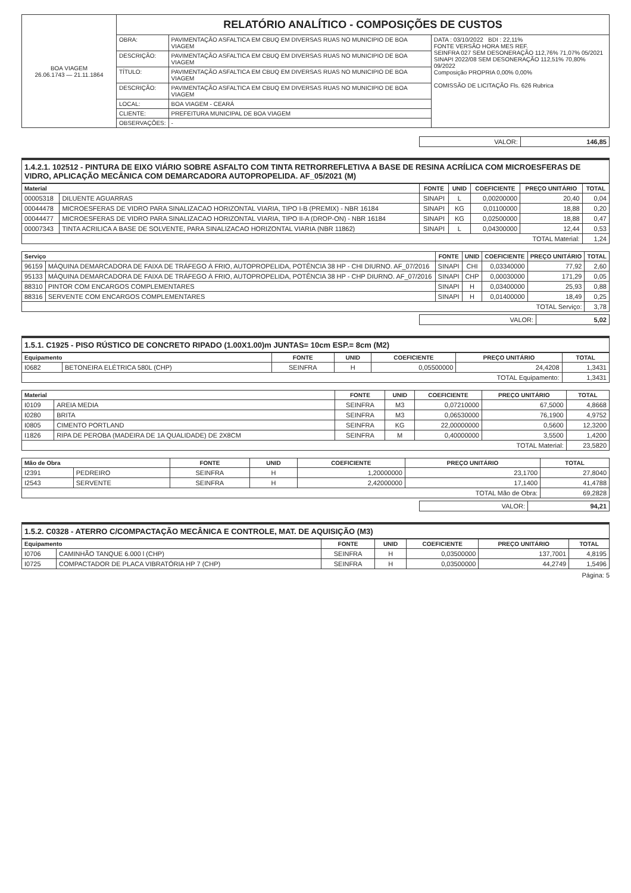| BOA VIAGEM 26.06.1743 — 21.11.1864 | RELATÓRIO ANALÍTICO - COMPOSIÇÕES DE CUSTOS | | |
| | OBRA: | PAVIMENTAÇÃO ASFALTICA EM CBUQ EM DIVERSAS RUAS NO MUNICIPIO DE BOA VIAGEM | DATA : 03/10/2022 BDI : 22,11% FONTE VERSÃO HORA MES REF. SEINFRA 027 SEM DESONERAÇÃO 112,76% 71,07% 05/2021 SINAPI 2022/08 SEM DESONERAÇÃO 112,51% 70,80% 09/2022 Composição PROPRIA 0,00% 0,00% COMISSÃO DE LICITAÇÃO Fls. 626 Rubrica |
| | DESCRIÇÃO: | PAVIMENTAÇÃO ASFALTICA EM CBUQ EM DIVERSAS RUAS NO MUNICIPIO DE BOA VIAGEM | |
| | TÍTULO: | PAVIMENTAÇÃO ASFALTICA EM CBUQ EM DIVERSAS RUAS NO MUNICIPIO DE BOA VIAGEM | |
| | DESCRIÇÃO: | PAVIMENTAÇÃO ASFALTICA EM CBUQ EM DIVERSAS RUAS NO MUNICIPIO DE BOA VIAGEM | |
| | LOCAL: | BOA VIAGEM - CEARÁ | |
| | CLIENTE: | PREFEITURA MUNICIPAL DE BOA VIAGEM | |
| | OBSERVAÇÕES: | - | |
| VALOR: | 146,85 |
1.4.2.1. 102512 - PINTURA DE EIXO VIÁRIO SOBRE ASFALTO COM TINTA RETRORREFLETIVA A BASE DE RESINA ACRÍLICA COM MICROESFERAS DE VIDRO, APLICAÇÃO MECÂNICA COM DEMARCADORA AUTOPROPELIDA. AF_05/2021 (M)
| Material | | FONTE | UNID | COEFICIENTE | PREÇO UNITÁRIO | TOTAL |
| --- | --- | --- | --- | --- | --- | --- |
| 00005318 | DILUENTE AGUARRAS | SINAPI | L | 0,00200000 | 20,40 | 0,04 |
| 00044478 | MICROESFERAS DE VIDRO PARA SINALIZACAO HORIZONTAL VIARIA, TIPO I-B (PREMIX) - NBR 16184 | SINAPI | KG | 0,01100000 | 18,88 | 0,20 |
| 00044477 | MICROESFERAS DE VIDRO PARA SINALIZACAO HORIZONTAL VIARIA, TIPO II-A (DROP-ON) - NBR 16184 | SINAPI | KG | 0,02500000 | 18,88 | 0,47 |
| 00007343 | TINTA ACRILICA A BASE DE SOLVENTE, PARA SINALIZACAO HORIZONTAL VIARIA (NBR 11862) | SINAPI | L | 0,04300000 | 12,44 | 0,53 |
| TOTAL Material: | | | | | | 1,24 |
| Serviço | | FONTE | UNID | COEFICIENTE | PREÇO UNITÁRIO | TOTAL |
| --- | --- | --- | --- | --- | --- | --- |
| 96159 | MÁQUINA DEMARCADORA DE FAIXA DE TRÁFEGO À FRIO, AUTOPROPELIDA, POTÊNCIA 38 HP - CHI DIURNO. AF_07/2016 | SINAPI | CHI | 0,03340000 | 77,92 | 2,60 |
| 95133 | MÁQUINA DEMARCADORA DE FAIXA DE TRÁFEGO À FRIO, AUTOPROPELIDA, POTÊNCIA 38 HP - CHP DIURNO. AF_07/2016 | SINAPI | CHP | 0,00030000 | 171,29 | 0,05 |
| 88310 | PINTOR COM ENCARGOS COMPLEMENTARES | SINAPI | H | 0,03400000 | 25,93 | 0,88 |
| 88316 | SERVENTE COM ENCARGOS COMPLEMENTARES | SINAPI | H | 0,01400000 | 18,49 | 0,25 |
| TOTAL Serviço: | | | | | | 3,78 |
| VALOR: | 5,02 |
1.5.1. C1925 - PISO RÚSTICO DE CONCRETO RIPADO (1.00X1.00)m JUNTAS= 10cm ESP.= 8cm (M2)
| Equipamento | | FONTE | UNID | COEFICIENTE | PREÇO UNITÁRIO | TOTAL |
| --- | --- | --- | --- | --- | --- | --- |
| I0682 | BETONEIRA ELÉTRICA 580L (CHP) | SEINFRA | H | 0,05500000 | 24,4208 | 1,3431 |
| TOTAL Equipamento: | | | | | | 1,3431 |
| Material | | FONTE | UNID | COEFICIENTE | PREÇO UNITÁRIO | TOTAL |
| --- | --- | --- | --- | --- | --- | --- |
| I0109 | AREIA MEDIA | SEINFRA | M3 | 0,07210000 | 67,5000 | 4,8668 |
| I0280 | BRITA | SEINFRA | M3 | 0,06530000 | 76,1900 | 4,9752 |
| I0805 | CIMENTO PORTLAND | SEINFRA | KG | 22,00000000 | 0,5600 | 12,3200 |
| I1826 | RIPA DE PEROBA (MADEIRA DE 1A QUALIDADE) DE 2X8CM | SEINFRA | M | 0,40000000 | 3,5500 | 1,4200 |
| TOTAL Material: | | | | | | 23,5820 |
| Mão de Obra | | FONTE | UNID | COEFICIENTE | PREÇO UNITÁRIO | TOTAL |
| --- | --- | --- | --- | --- | --- | --- |
| I2391 | PEDREIRO | SEINFRA | H | 1,20000000 | 23,1700 | 27,8040 |
| I2543 | SERVENTE | SEINFRA | H | 2,42000000 | 17,1400 | 41,4788 |
| TOTAL Mão de Obra: | | | | | | 69,2828 |
| VALOR: | 94,21 |
1.5.2. C0328 - ATERRO C/COMPACTAÇÃO MECÂNICA E CONTROLE, MAT. DE AQUISIÇÃO (M3)
| Equipamento | | FONTE | UNID | COEFICIENTE | PREÇO UNITÁRIO | TOTAL |
| --- | --- | --- | --- | --- | --- | --- |
| I0706 | CAMINHÃO TANQUE 6.000 l (CHP) | SEINFRA | H | 0,03500000 | 137,7001 | 4,8195 |
| I0725 | COMPACTADOR DE PLACA VIBRATÓRIA HP 7 (CHP) | SEINFRA | H | 0,03500000 | 44,2749 | 1,5496 |
Página: 5